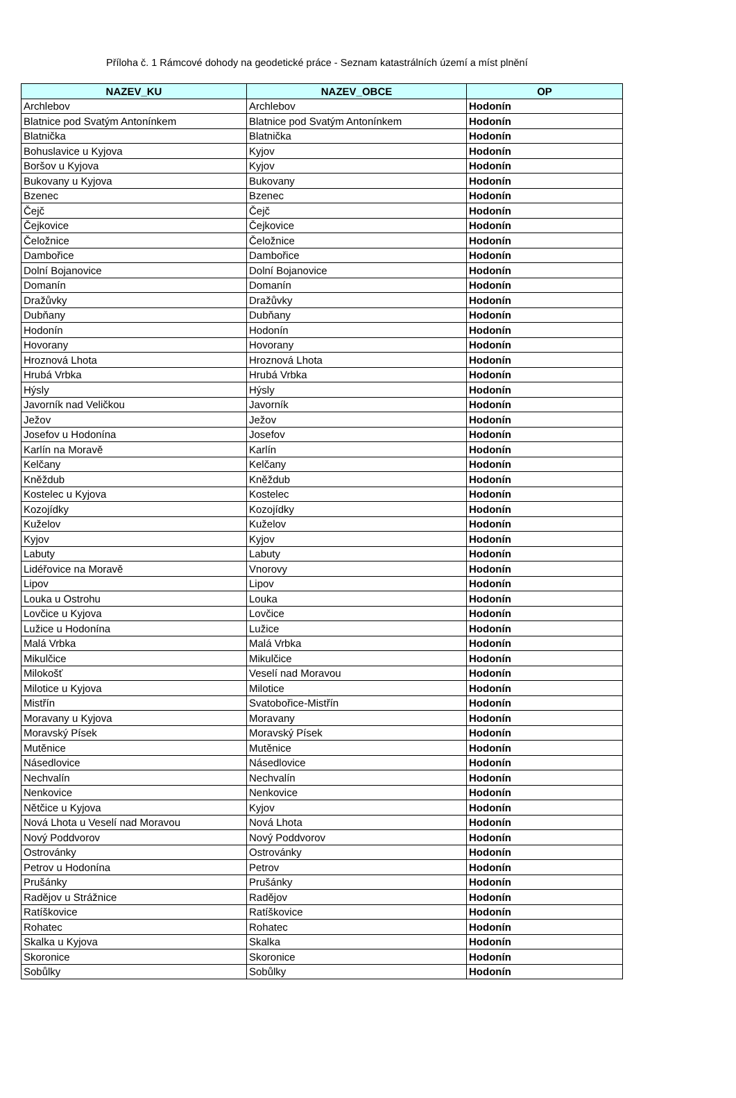Příloha č. 1 Rámcové dohody na geodetické práce - Seznam katastrálních území a míst plnění
| NAZEV_KU | NAZEV_OBCE | OP |
| --- | --- | --- |
| Archlebov | Archlebov | Hodonín |
| Blatnice pod Svatým Antonínkem | Blatnice pod Svatým Antonínkem | Hodonín |
| Blatnička | Blatnička | Hodonín |
| Bohuslavice u Kyjova | Kyjov | Hodonín |
| Boršov u Kyjova | Kyjov | Hodonín |
| Bukovany u Kyjova | Bukovany | Hodonín |
| Bzenec | Bzenec | Hodonín |
| Čejč | Čejč | Hodonín |
| Čejkovice | Čejkovice | Hodonín |
| Čeložnice | Čeložnice | Hodonín |
| Dambořice | Dambořice | Hodonín |
| Dolní Bojanovice | Dolní Bojanovice | Hodonín |
| Domanín | Domanín | Hodonín |
| Dražůvky | Dražůvky | Hodonín |
| Dubňany | Dubňany | Hodonín |
| Hodonín | Hodonín | Hodonín |
| Hovorany | Hovorany | Hodonín |
| Hroznová Lhota | Hroznová Lhota | Hodonín |
| Hrubá Vrbka | Hrubá Vrbka | Hodonín |
| Hýsly | Hýsly | Hodonín |
| Javorník nad Veličkou | Javorník | Hodonín |
| Ježov | Ježov | Hodonín |
| Josefov u Hodonína | Josefov | Hodonín |
| Karlín na Moravě | Karlín | Hodonín |
| Kelčany | Kelčany | Hodonín |
| Kněždub | Kněždub | Hodonín |
| Kostelec u Kyjova | Kostelec | Hodonín |
| Kozojídky | Kozojídky | Hodonín |
| Kuželov | Kuželov | Hodonín |
| Kyjov | Kyjov | Hodonín |
| Labuty | Labuty | Hodonín |
| Lidéřovice na Moravě | Vnorovy | Hodonín |
| Lipov | Lipov | Hodonín |
| Louka u Ostrohu | Louka | Hodonín |
| Lovčice u Kyjova | Lovčice | Hodonín |
| Lužice u Hodonína | Lužice | Hodonín |
| Malá Vrbka | Malá Vrbka | Hodonín |
| Mikulčice | Mikulčice | Hodonín |
| Milokošť | Veselí nad Moravou | Hodonín |
| Milotice u Kyjova | Milotice | Hodonín |
| Mistřín | Svatobořice-Mistřín | Hodonín |
| Moravany u Kyjova | Moravany | Hodonín |
| Moravský Písek | Moravský Písek | Hodonín |
| Mutěnice | Mutěnice | Hodonín |
| Násedlovice | Násedlovice | Hodonín |
| Nechvalín | Nechvalín | Hodonín |
| Nenkovice | Nenkovice | Hodonín |
| Nětčice u Kyjova | Kyjov | Hodonín |
| Nová Lhota u Veselí nad Moravou | Nová Lhota | Hodonín |
| Nový Poddvorov | Nový Poddvorov | Hodonín |
| Ostrovánky | Ostrovánky | Hodonín |
| Petrov u Hodonína | Petrov | Hodonín |
| Prušánky | Prušánky | Hodonín |
| Radějov u Strážnice | Radějov | Hodonín |
| Ratíškovice | Ratíškovice | Hodonín |
| Rohatec | Rohatec | Hodonín |
| Skalka u Kyjova | Skalka | Hodonín |
| Skoronice | Skoronice | Hodonín |
| Sobůlky | Sobůlky | Hodonín |